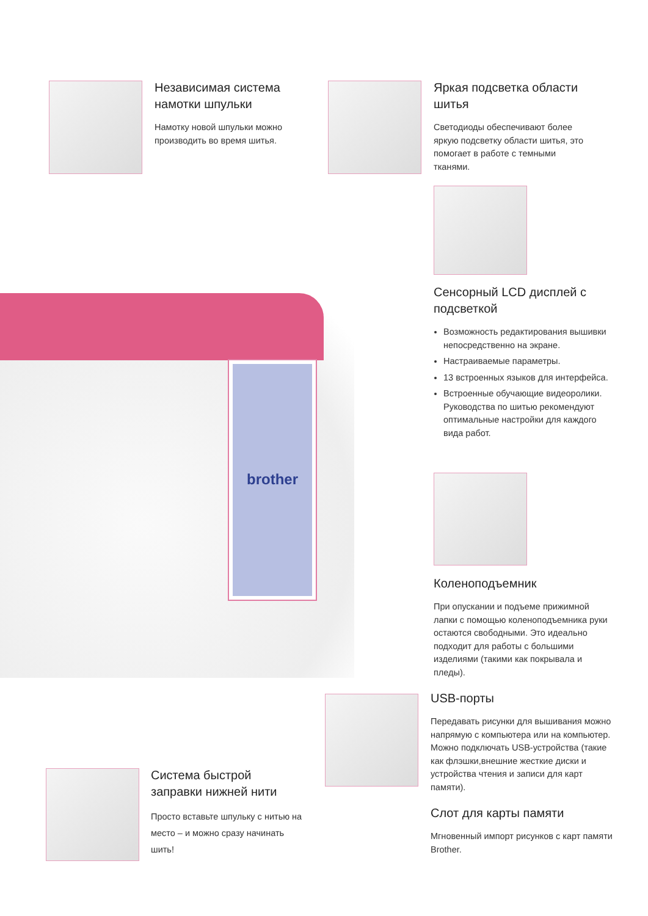Независимая система намотки шпульки
Намотку новой шпульки можно производить во время шитья.
Яркая подсветка области шитья
Светодиоды обеспечивают более яркую подсветку области шитья, это помогает в работе с темными тканями.
brother
Сенсорный LCD дисплей с подсветкой
Возможность редактирования вышивки непосредственно на экране.
Настраиваемые параметры.
13 встроенных языков для интерфейса.
Встроенные обучающие видеоролики. Руководства по шитью рекомендуют оптимальные настройки для каждого вида работ.
Коленоподъемник
При опускании и подъеме прижимной лапки с помощью коленоподъемника руки остаются свободными. Это идеально подходит для работы с большими изделиями (такими как покрывала и пледы).
USB-порты
Передавать рисунки для вышивания можно напрямую с компьютера или на компьютер. Можно подключать USB-устройства (такие как флэшки,внешние жесткие диски и устройства чтения и записи для карт памяти).
Слот для карты памяти
Мгновенный импорт рисунков с карт памяти Brother.
Система быстрой заправки нижней нити
Просто вставьте шпульку с нитью на место – и можно сразу начинать шить!